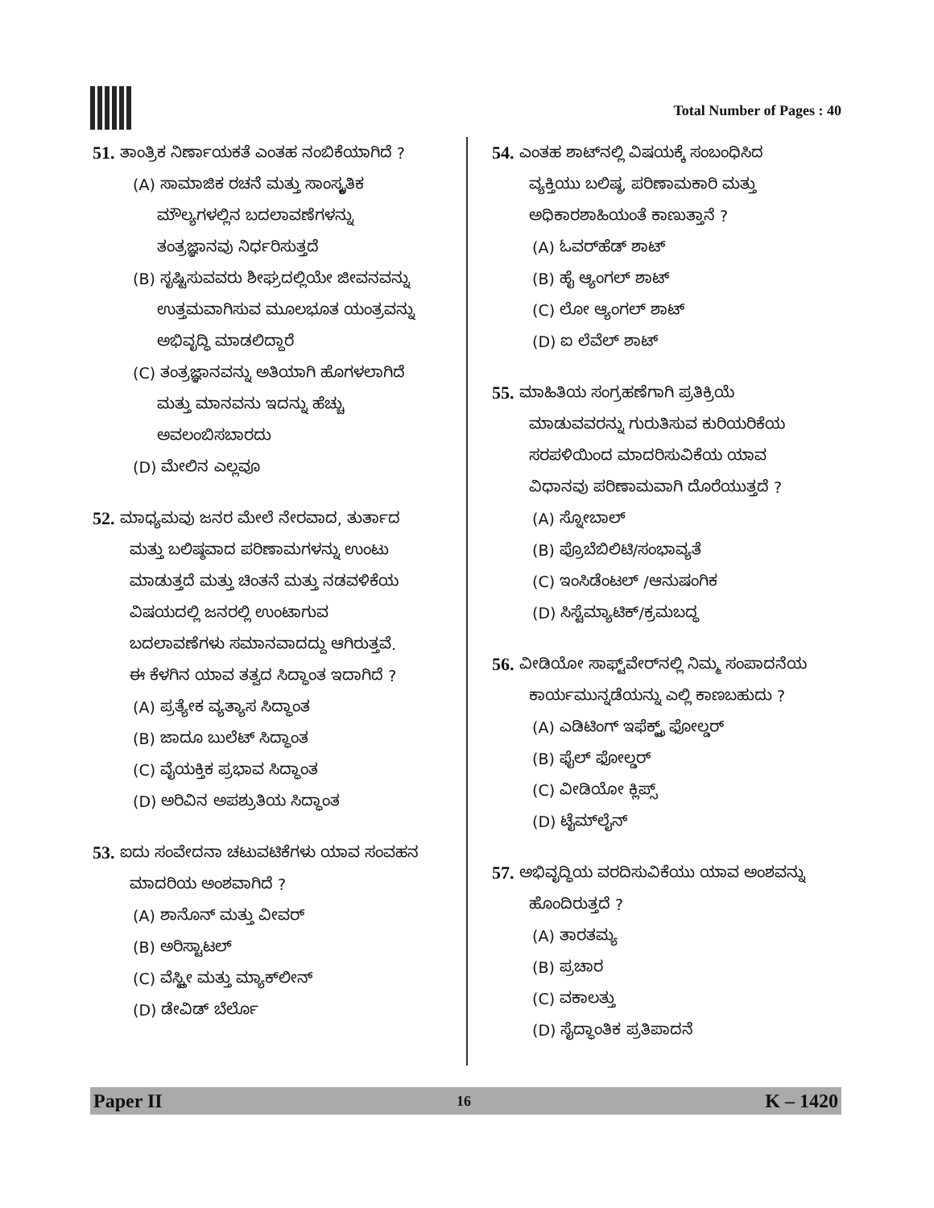Total Number of Pages : 40
51. ತಾಂತ್ರಿಕ ನಿರ್ಣಾಯಕತೆ ಎಂತಹ ನಂಬಿಕೆಯಾಗಿದೆ ?
(A) ಸಾಮಾಜಿಕ ರಚನೆ ಮತ್ತು ಸಾಂಸ್ಕೃತಿಕ
ಮೌಲ್ಯಗಳಲ್ಲಿನ ಬದಲಾವಣೆಗಳನ್ನು
ತಂತ್ರಜ್ಞಾನವು ನಿರ್ಧರಿಸುತ್ತದೆ
(B) ಸೃಷ್ಟಿಸುವವರು ಶೀಘ್ರದಲ್ಲಿಯೇ ಜೀವನವನ್ನು
ಉತ್ತಮವಾಗಿಸುವ ಮೂಲಭೂತ ಯಂತ್ರವನ್ನು
ಅಭಿವೃದ್ಧಿ ಮಾಡಲಿದ್ದಾರೆ
(C) ತಂತ್ರಜ್ಞಾನವನ್ನು ಅತಿಯಾಗಿ ಹೊಗಳಲಾಗಿದೆ
ಮತ್ತು ಮಾನವನು ಇದನ್ನು ಹೆಚ್ಚು
ಅವಲಂಬಿಸಬಾರದು
(D) ಮೇಲಿನ ಎಲ್ಲವೂ
52. ಮಾಧ್ಯಮವು ಜನರ ಮೇಲೆ ನೇರವಾದ, ತುರ್ತಾದ
ಮತ್ತು ಬಲಿಷ್ಠವಾದ ಪರಿಣಾಮಗಳನ್ನು ಉಂಟು
ಮಾಡುತ್ತದೆ ಮತ್ತು ಚಿಂತನೆ ಮತ್ತು ನಡವಳಿಕೆಯ
ವಿಷಯದಲ್ಲಿ ಜನರಲ್ಲಿ ಉಂಟಾಗುವ
ಬದಲಾವಣೆಗಳು ಸಮಾನವಾದದ್ದು ಆಗಿರುತ್ತವೆ.
ಈ ಕೆಳಗಿನ ಯಾವ ತತ್ವದ ಸಿದ್ಧಾಂತ ಇದಾಗಿದೆ ?
(A) ಪ್ರತ್ಯೇಕ ವ್ಯತ್ಯಾಸ ಸಿದ್ಧಾಂತ
(B) ಜಾದೂ ಬುಲೆಟ್ ಸಿದ್ಧಾಂತ
(C) ವೈಯಕ್ತಿಕ ಪ್ರಭಾವ ಸಿದ್ಧಾಂತ
(D) ಅರಿವಿನ ಅಪಶ್ರುತಿಯ ಸಿದ್ಧಾಂತ
53. ಐದು ಸಂವೇದನಾ ಚಟುವಟಿಕೆಗಳು ಯಾವ ಸಂವಹನ
ಮಾದರಿಯ ಅಂಶವಾಗಿದೆ ?
(A) ಶಾನೊನ್ ಮತ್ತು ವೀವರ್
(B) ಅರಿಸ್ಟಾಟಲ್
(C) ವೆಸ್ಟ್ಲೀ ಮತ್ತು ಮ್ಯಾಕ್‌ಲೀನ್
(D) ಡೇವಿಡ್ ಬೆರ್ಲೊ
54. ಎಂತಹ ಶಾಟ್‌ನಲ್ಲಿ ವಿಷಯಕ್ಕೆ ಸಂಬಂಧಿಸಿದ
ವ್ಯಕ್ತಿಯು ಬಲಿಷ್ಠ, ಪರಿಣಾಮಕಾರಿ ಮತ್ತು
ಅಧಿಕಾರಶಾಹಿಯಂತೆ ಕಾಣುತ್ತಾನೆ ?
(A) ಓವರ್‌ಹೆಡ್ ಶಾಟ್
(B) ಹೈ ಆ್ಯಂಗಲ್ ಶಾಟ್
(C) ಲೋ ಆ್ಯಂಗಲ್ ಶಾಟ್
(D) ಐ ಲೆವೆಲ್ ಶಾಟ್
55. ಮಾಹಿತಿಯ ಸಂಗ್ರಹಣೆಗಾಗಿ ಪ್ರತಿಕ್ರಿಯೆ
ಮಾಡುವವರನ್ನು ಗುರುತಿಸುವ ಕುರಿಯರಿಕೆಯ
ಸರಪಳಿಯಿಂದ ಮಾದರಿಸುವಿಕೆಯ ಯಾವ
ವಿಧಾನವು ಪರಿಣಾಮವಾಗಿ ದೊರೆಯುತ್ತದೆ ?
(A) ಸ್ನೋಬಾಲ್
(B) ಪ್ರೊಬೆಬಿಲಿಟಿ/ಸಂಭಾವ್ಯತೆ
(C) ಇಂಸಿಡೆಂಟಲ್ /ಆನುಷಂಗಿಕ
(D) ಸಿಸ್ಟೆಮ್ಯಾಟಿಕ್/ಕ್ರಮಬದ್ಧ
56. ವೀಡಿಯೋ ಸಾಫ್ಟ್‌ವೇರ್‌ನಲ್ಲಿ ನಿಮ್ಮ ಸಂಪಾದನೆಯ
ಕಾರ್ಯಮುನ್ನಡೆಯನ್ನು ಎಲ್ಲಿ ಕಾಣಬಹುದು ?
(A) ಎಡಿಟಿಂಗ್ ಇಫೆಕ್ಟ್ಸ್ ಫೋಲ್ಡರ್
(B) ಫೈಲ್ ಫೋಲ್ಡರ್
(C) ವೀಡಿಯೋ ಕ್ಲಿಪ್ಸ್
(D) ಟೈಮ್‌ಲೈನ್
57. ಅಭಿವೃದ್ಧಿಯ ವರದಿಸುವಿಕೆಯು ಯಾವ ಅಂಶವನ್ನು
ಹೊಂದಿರುತ್ತದೆ ?
(A) ತಾರತಮ್ಯ
(B) ಪ್ರಚಾರ
(C) ವಕಾಲತ್ತು
(D) ಸೈದ್ಧಾಂತಿಕ ಪ್ರತಿಪಾದನೆ
Paper II 16 K – 1420